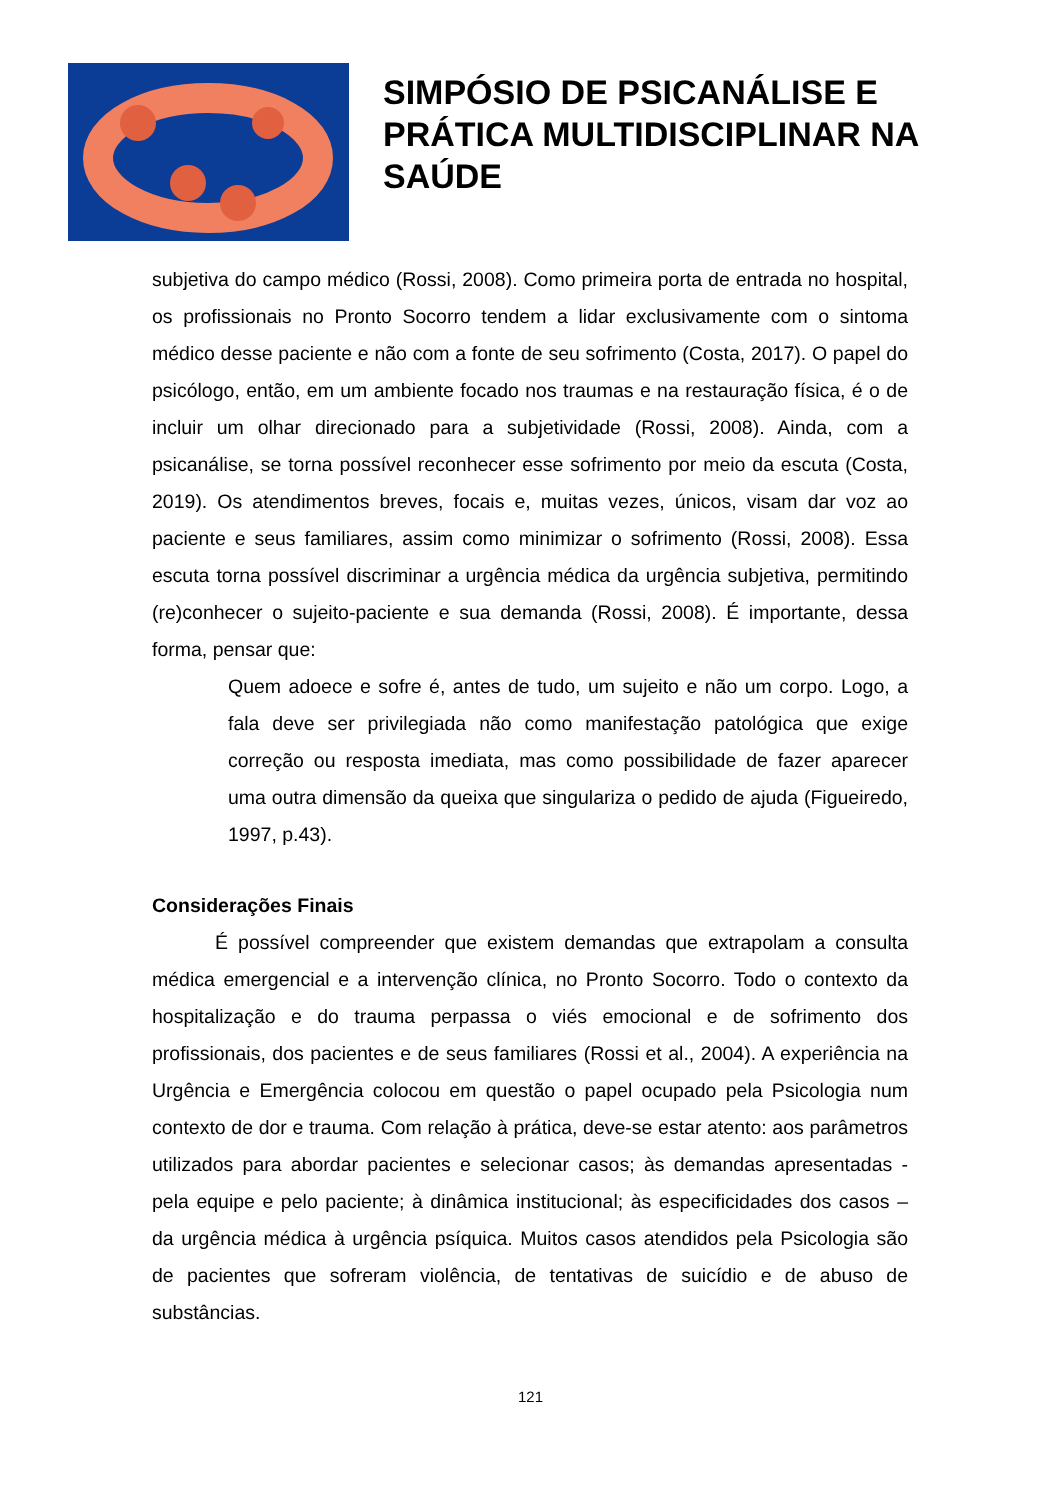SIMPÓSIO DE PSICANÁLISE E
PRÁTICA MULTIDISCIPLINAR NA
SAÚDE
subjetiva do campo médico (Rossi, 2008). Como primeira porta de entrada no hospital, os profissionais no Pronto Socorro tendem a lidar exclusivamente com o sintoma médico desse paciente e não com a fonte de seu sofrimento (Costa, 2017). O papel do psicólogo, então, em um ambiente focado nos traumas e na restauração física, é o de incluir um olhar direcionado para a subjetividade (Rossi, 2008). Ainda, com a psicanálise, se torna possível reconhecer esse sofrimento por meio da escuta (Costa, 2019). Os atendimentos breves, focais e, muitas vezes, únicos, visam dar voz ao paciente e seus familiares, assim como minimizar o sofrimento (Rossi, 2008). Essa escuta torna possível discriminar a urgência médica da urgência subjetiva, permitindo (re)conhecer o sujeito-paciente e sua demanda (Rossi, 2008). É importante, dessa forma, pensar que:
Quem adoece e sofre é, antes de tudo, um sujeito e não um corpo. Logo, a fala deve ser privilegiada não como manifestação patológica que exige correção ou resposta imediata, mas como possibilidade de fazer aparecer uma outra dimensão da queixa que singulariza o pedido de ajuda (Figueiredo, 1997, p.43).
Considerações Finais
É possível compreender que existem demandas que extrapolam a consulta médica emergencial e a intervenção clínica, no Pronto Socorro. Todo o contexto da hospitalização e do trauma perpassa o viés emocional e de sofrimento dos profissionais, dos pacientes e de seus familiares (Rossi et al., 2004). A experiência na Urgência e Emergência colocou em questão o papel ocupado pela Psicologia num contexto de dor e trauma. Com relação à prática, deve-se estar atento: aos parâmetros utilizados para abordar pacientes e selecionar casos; às demandas apresentadas - pela equipe e pelo paciente; à dinâmica institucional; às especificidades dos casos – da urgência médica à urgência psíquica. Muitos casos atendidos pela Psicologia são de pacientes que sofreram violência, de tentativas de suicídio e de abuso de substâncias.
121